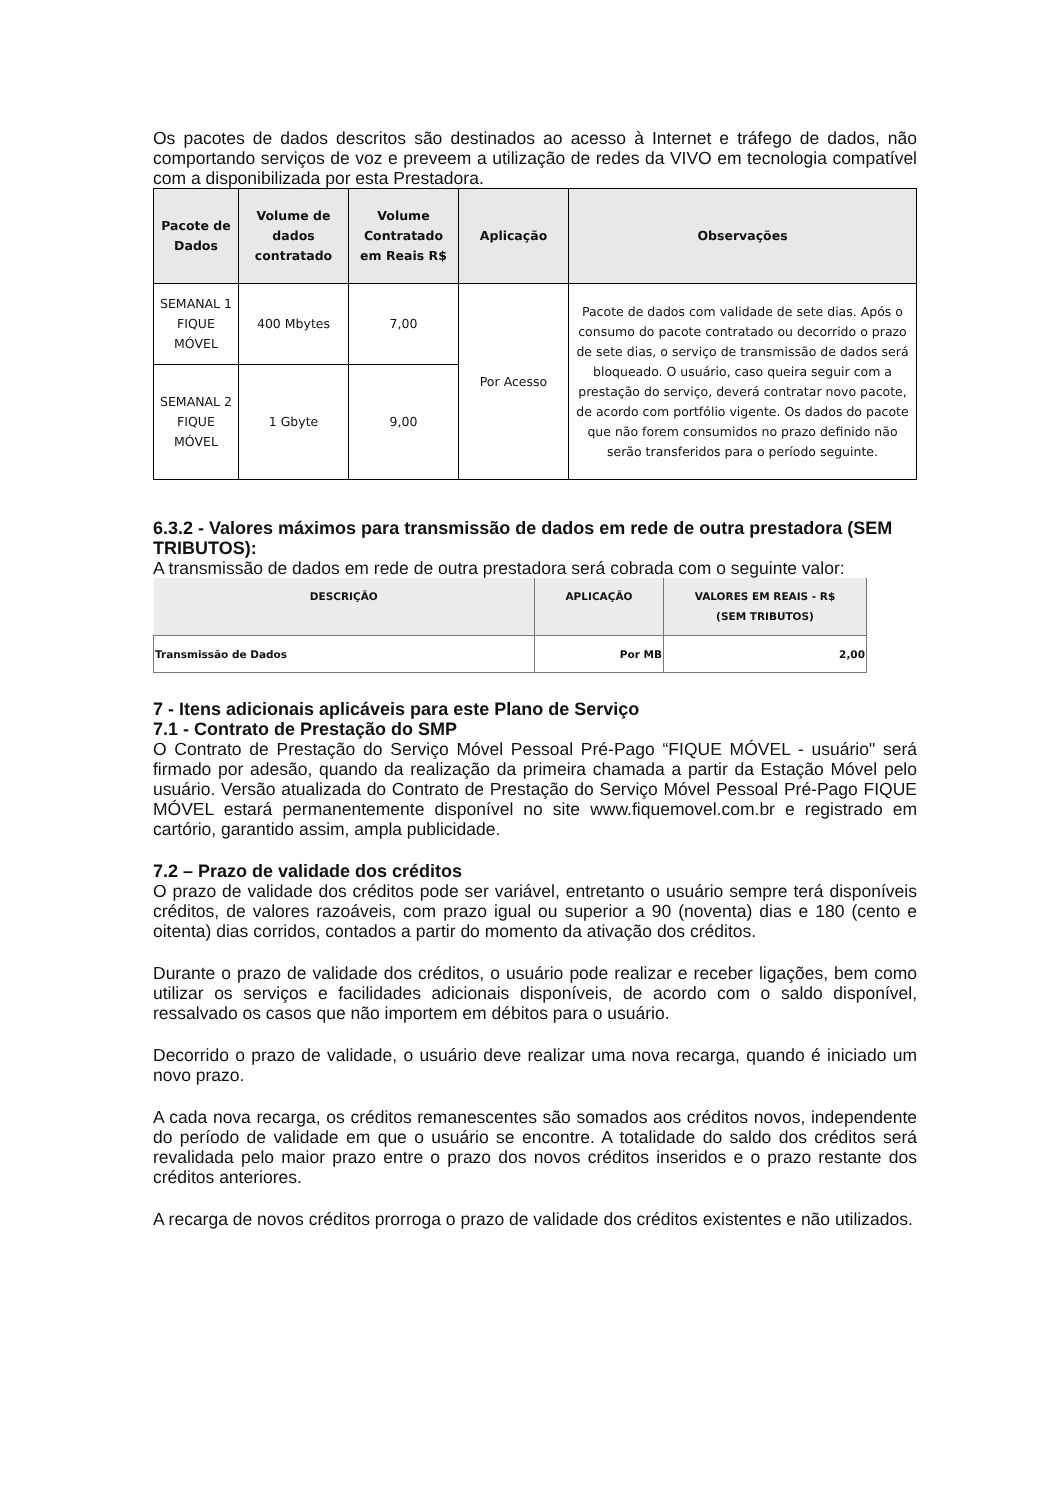Os pacotes de dados descritos são destinados ao acesso à Internet e tráfego de dados, não comportando serviços de voz e preveem a utilização de redes da VIVO em tecnologia compatível com a disponibilizada por esta Prestadora.
| Pacote de Dados | Volume de dados contratado | Volume Contratado em Reais R$ | Aplicação | Observações |
| --- | --- | --- | --- | --- |
| SEMANAL 1 FIQUE MÓVEL | 400 Mbytes | 7,00 | Por Acesso | Pacote de dados com validade de sete dias. Após o consumo do pacote contratado ou decorrido o prazo de sete dias, o serviço de transmissão de dados será bloqueado. O usuário, caso queira seguir com a prestação do serviço, deverá contratar novo pacote, de acordo com portfólio vigente. Os dados do pacote que não forem consumidos no prazo definido não serão transferidos para o período seguinte. |
| SEMANAL 2 FIQUE MÓVEL | 1 Gbyte | 9,00 | | |
6.3.2 - Valores máximos para transmissão de dados em rede de outra prestadora (SEM TRIBUTOS):
A transmissão de dados em rede de outra prestadora será cobrada com o seguinte valor:
| DESCRIÇÃO | APLICAÇÃO | VALORES EM REAIS - R$ (SEM TRIBUTOS) |
| --- | --- | --- |
| Transmissão de Dados | Por MB | 2,00 |
7 - Itens adicionais aplicáveis para este Plano de Serviço
7.1 - Contrato de Prestação do SMP
O Contrato de Prestação do Serviço Móvel Pessoal Pré-Pago “FIQUE MÓVEL - usuário" será firmado por adesão, quando da realização da primeira chamada a partir da Estação Móvel pelo usuário. Versão atualizada do Contrato de Prestação do Serviço Móvel Pessoal Pré-Pago FIQUE MÓVEL estará permanentemente disponível no site www.fiquemovel.com.br e registrado em cartório, garantido assim, ampla publicidade.
7.2 – Prazo de validade dos créditos
O prazo de validade dos créditos pode ser variável, entretanto o usuário sempre terá disponíveis créditos, de valores razoáveis, com prazo igual ou superior a 90 (noventa) dias e 180 (cento e oitenta) dias corridos, contados a partir do momento da ativação dos créditos.
Durante o prazo de validade dos créditos, o usuário pode realizar e receber ligações, bem como utilizar os serviços e facilidades adicionais disponíveis, de acordo com o saldo disponível, ressalvado os casos que não importem em débitos para o usuário.
Decorrido o prazo de validade, o usuário deve realizar uma nova recarga, quando é iniciado um novo prazo.
A cada nova recarga, os créditos remanescentes são somados aos créditos novos, independente do período de validade em que o usuário se encontre. A totalidade do saldo dos créditos será revalidada pelo maior prazo entre o prazo dos novos créditos inseridos e o prazo restante dos créditos anteriores.
A recarga de novos créditos prorroga o prazo de validade dos créditos existentes e não utilizados.